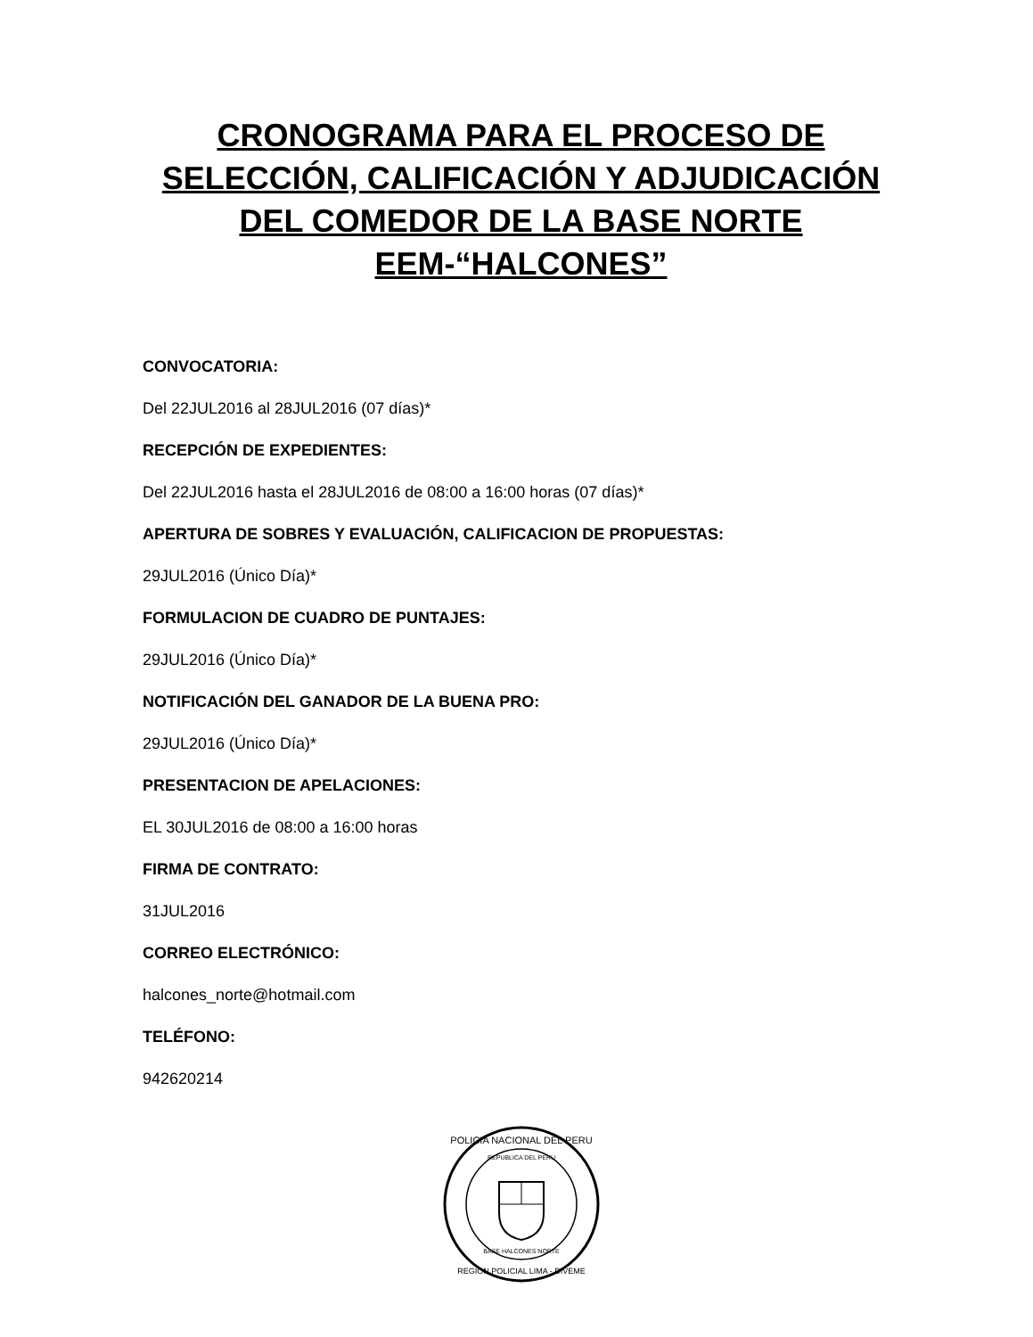CRONOGRAMA PARA EL PROCESO DE SELECCIÓN, CALIFICACIÓN Y ADJUDICACIÓN DEL COMEDOR DE LA BASE NORTE EEM-“HALCONES”
CONVOCATORIA:
Del 22JUL2016 al 28JUL2016 (07 días)*
RECEPCIÓN DE EXPEDIENTES:
Del 22JUL2016 hasta el 28JUL2016 de 08:00 a 16:00 horas (07 días)*
APERTURA DE SOBRES Y EVALUACIÓN, CALIFICACION DE PROPUESTAS:
29JUL2016 (Único Día)*
FORMULACION DE CUADRO DE PUNTAJES:
29JUL2016 (Único Día)*
NOTIFICACIÓN DEL GANADOR DE LA BUENA PRO:
29JUL2016 (Único Día)*
PRESENTACION DE APELACIONES:
EL 30JUL2016 de 08:00 a 16:00 horas
FIRMA DE CONTRATO:
31JUL2016
CORREO ELECTRÓNICO:
halcones_norte@hotmail.com
TELÉFONO:
942620214
POLICIA NACIONAL DEL PERU
REPUBLICA DEL PERU
BASE HALCONES NORTE
REGION POLICIAL LIMA - DIVEME